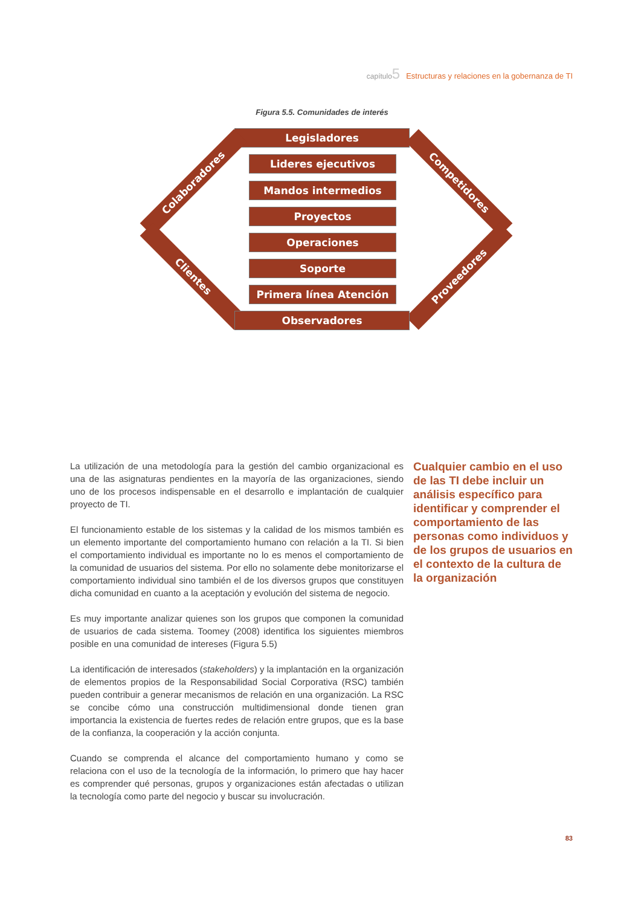capítulo5 Estructuras y relaciones en la gobernanza de TI
Figura 5.5. Comunidades de interés
Legisladores
Colaboradores Competidores
Lideres ejecutivos
Mandos intermedios
Proyectos
Operaciones
Soporte
Clientes Proveedores
Primera línea Atención
Observadores
La utilización de una metodología para la gestión del cambio organizacional es una de las asignaturas pendientes en la mayoría de las organizaciones, siendo uno de los procesos indispensable en el desarrollo e implantación de cualquier proyecto de TI.
El funcionamiento estable de los sistemas y la calidad de los mismos también es un elemento importante del comportamiento humano con relación a la TI. Si bien el comportamiento individual es importante no lo es menos el comportamiento de la comunidad de usuarios del sistema. Por ello no solamente debe monitorizarse el comportamiento individual sino también el de los diversos grupos que constituyen dicha comunidad en cuanto a la aceptación y evolución del sistema de negocio.
Es muy importante analizar quienes son los grupos que componen la comunidad de usuarios de cada sistema. Toomey (2008) identifica los siguientes miembros posible en una comunidad de intereses (Figura 5.5)
La identificación de interesados (stakeholders) y la implantación en la organización de elementos propios de la Responsabilidad Social Corporativa (RSC) también pueden contribuir a generar mecanismos de relación en una organización. La RSC se concibe cómo una construcción multidimensional donde tienen gran importancia la existencia de fuertes redes de relación entre grupos, que es la base de la confianza, la cooperación y la acción conjunta.
Cuando se comprenda el alcance del comportamiento humano y como se relaciona con el uso de la tecnología de la información, lo primero que hay hacer es comprender qué personas, grupos y organizaciones están afectadas o utilizan la tecnología como parte del negocio y buscar su involucración.
Cualquier cambio en el uso de las TI debe incluir un análisis específico para identificar y comprender el comportamiento de las personas como individuos y de los grupos de usuarios en el contexto de la cultura de la organización
83